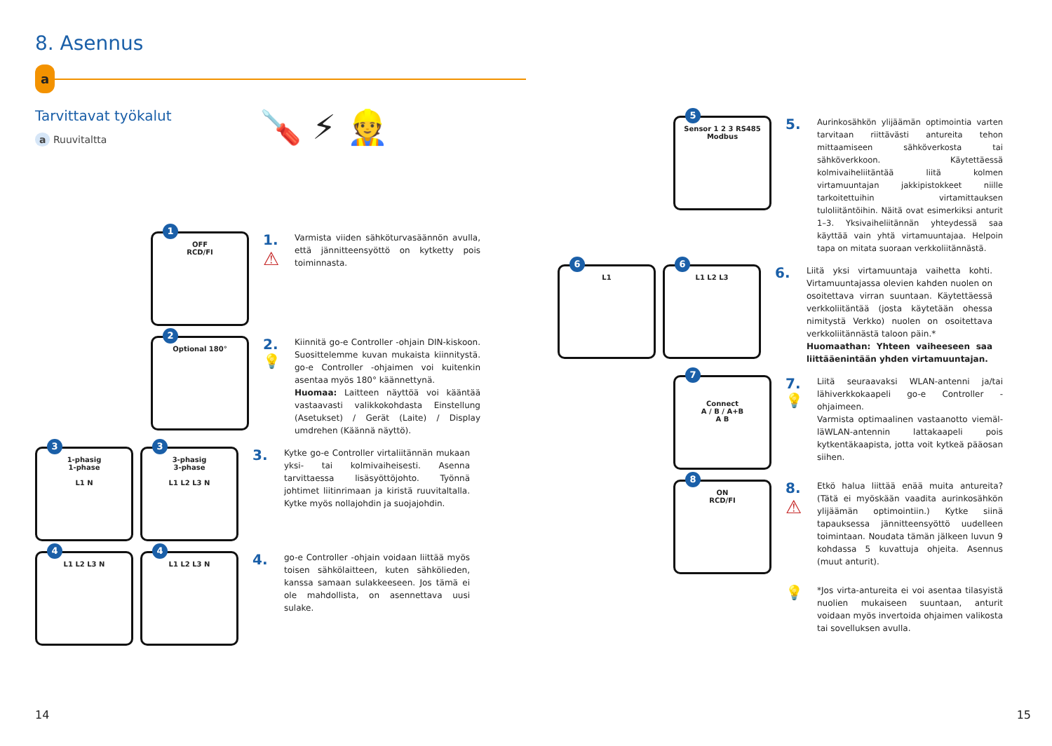8. Asennus
a
Tarvittavat työkalut
a Ruuvitaltta
🪛 ⚡ 👷
1
OFF
RCD/FI
1.
⚠
Varmista viiden sähköturvasäännön avulla, että jännitteensyöttö on kytketty pois toiminnasta.
2
Optional 180°
2.
💡
Kiinnitä go-e Controller -ohjain DIN-kiskoon. Suosittelemme kuvan mukaista kiinnitystä. go-e Controller -ohjaimen voi kuitenkin asentaa myös 180° käännettynä.
Huomaa: Laitteen näyttöä voi kääntää vastaavasti valikkokohdasta Einstellung (Asetukset) / Gerät (Laite) / Display umdrehen (Käännä näyttö).
3
1-phasig
1-phase
L1 N
3
3-phasig
3-phase
L1 L2 L3 N
3.
Kytke go-e Controller virtaliitännän mukaan yksi- tai kolmivaiheisesti. Asenna tarvittaessa lisäsyöttöjohto. Työnnä johtimet liitinrimaan ja kiristä ruuvitaltalla. Kytke myös nollajohdin ja suojajohdin.
4
L1 L2 L3 N
4
L1 L2 L3 N
4.
go-e Controller -ohjain voidaan liittää myös toisen sähkölaitteen, kuten sähkölieden, kanssa samaan sulakkeeseen. Jos tämä ei ole mahdollista, on asennettava uusi sulake.
14
5
Sensor 1 2 3 RS485 Modbus
5.
Aurinkosähkön ylijäämän optimointia varten tarvitaan riittävästi antureita tehon mittaamiseen sähköverkosta tai sähköverkkoon. Käytettäessä kolmivaiheliitäntää liitä kolmen virtamuuntajan jakkipistokkeet niille tarkoitettuihin virtamittauksen tuloliitäntöihin. Näitä ovat esimerkiksi anturit 1–3. Yksivaiheliitännän yhteydessä saa käyttää vain yhtä virtamuuntajaa. Helpoin tapa on mitata suoraan verkkoliitännästä.
6
L1
6
L1 L2 L3
6.
Liitä yksi virtamuuntaja vaihetta kohti. Virtamuuntajassa olevien kahden nuolen on osoitettava virran suuntaan. Käytettäessä verkkoliitäntää (josta käytetään ohessa nimitystä Verkko) nuolen on osoitettava verkkoliitännästä taloon päin.*
Huomaathan: Yhteen vaiheeseen saa liittääenintään yhden virtamuuntajan.
7
Connect
A / B / A+B
A B
7.
💡
Liitä seuraavaksi WLAN-antenni ja/tai lähiverkkokaapeli go-e Controller -ohjaimeen.
Varmista optimaalinen vastaanotto viemäl-läWLAN-antennin lattakaapeli pois kytkentäkaapista, jotta voit kytkeä pääosan siihen.
8
ON
RCD/FI
8.
⚠
Etkö halua liittää enää muita antureita? (Tätä ei myöskään vaadita aurinkosähkön ylijäämän optimointiin.) Kytke siinä tapauksessa jännitteensyöttö uudelleen toimintaan. Noudata tämän jälkeen luvun 9 kohdassa 5 kuvattuja ohjeita. Asennus (muut anturit).
💡
*Jos virta-antureita ei voi asentaa tilasyistä nuolien mukaiseen suuntaan, anturit voidaan myös invertoida ohjaimen valikosta tai sovelluksen avulla.
15